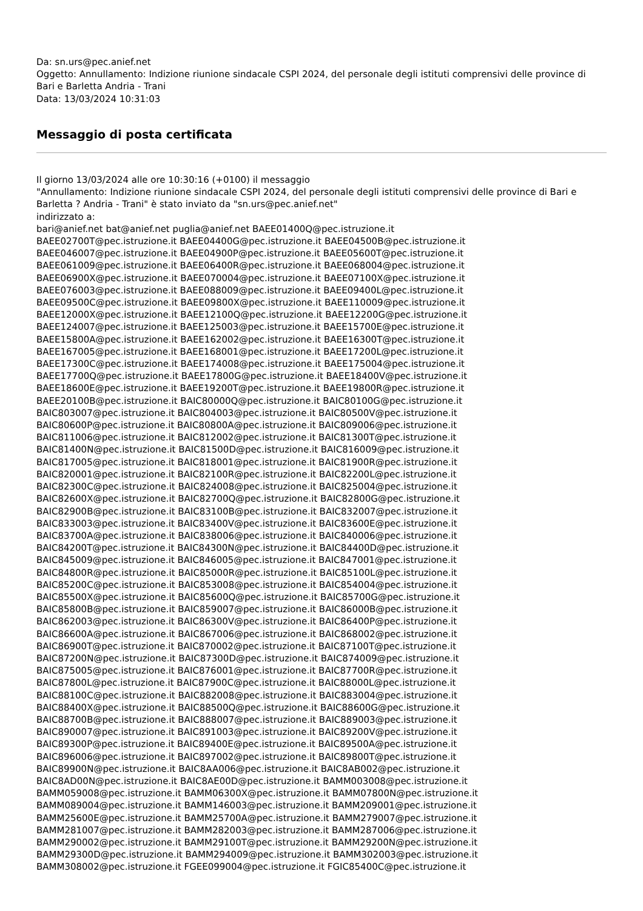Da: sn.urs@pec.anief.net
Oggetto: Annullamento: Indizione riunione sindacale CSPI 2024, del personale degli istituti comprensivi delle province di Bari e Barletta Andria - Trani
Data: 13/03/2024 10:31:03
Messaggio di posta certificata
Il giorno 13/03/2024 alle ore 10:30:16 (+0100) il messaggio
"Annullamento: Indizione riunione sindacale CSPI 2024, del personale degli istituti comprensivi delle province di Bari e Barletta ? Andria - Trani" è stato inviato da "sn.urs@pec.anief.net"
indirizzato a:
bari@anief.net bat@anief.net puglia@anief.net BAEE01400Q@pec.istruzione.it
BAEE02700T@pec.istruzione.it BAEE04400G@pec.istruzione.it BAEE04500B@pec.istruzione.it
BAEE046007@pec.istruzione.it BAEE04900P@pec.istruzione.it BAEE05600T@pec.istruzione.it
BAEE061009@pec.istruzione.it BAEE06400R@pec.istruzione.it BAEE068004@pec.istruzione.it
BAEE06900X@pec.istruzione.it BAEE070004@pec.istruzione.it BAEE07100X@pec.istruzione.it
BAEE076003@pec.istruzione.it BAEE088009@pec.istruzione.it BAEE09400L@pec.istruzione.it
BAEE09500C@pec.istruzione.it BAEE09800X@pec.istruzione.it BAEE110009@pec.istruzione.it
BAEE12000X@pec.istruzione.it BAEE12100Q@pec.istruzione.it BAEE12200G@pec.istruzione.it
BAEE124007@pec.istruzione.it BAEE125003@pec.istruzione.it BAEE15700E@pec.istruzione.it
BAEE15800A@pec.istruzione.it BAEE162002@pec.istruzione.it BAEE16300T@pec.istruzione.it
BAEE167005@pec.istruzione.it BAEE168001@pec.istruzione.it BAEE17200L@pec.istruzione.it
BAEE17300C@pec.istruzione.it BAEE174008@pec.istruzione.it BAEE175004@pec.istruzione.it
BAEE17700Q@pec.istruzione.it BAEE17800G@pec.istruzione.it BAEE18400V@pec.istruzione.it
BAEE18600E@pec.istruzione.it BAEE19200T@pec.istruzione.it BAEE19800R@pec.istruzione.it
BAEE20100B@pec.istruzione.it BAIC80000Q@pec.istruzione.it BAIC80100G@pec.istruzione.it
BAIC803007@pec.istruzione.it BAIC804003@pec.istruzione.it BAIC80500V@pec.istruzione.it
BAIC80600P@pec.istruzione.it BAIC80800A@pec.istruzione.it BAIC809006@pec.istruzione.it
BAIC811006@pec.istruzione.it BAIC812002@pec.istruzione.it BAIC81300T@pec.istruzione.it
BAIC81400N@pec.istruzione.it BAIC81500D@pec.istruzione.it BAIC816009@pec.istruzione.it
BAIC817005@pec.istruzione.it BAIC818001@pec.istruzione.it BAIC81900R@pec.istruzione.it
BAIC820001@pec.istruzione.it BAIC82100R@pec.istruzione.it BAIC82200L@pec.istruzione.it
BAIC82300C@pec.istruzione.it BAIC824008@pec.istruzione.it BAIC825004@pec.istruzione.it
BAIC82600X@pec.istruzione.it BAIC82700Q@pec.istruzione.it BAIC82800G@pec.istruzione.it
BAIC82900B@pec.istruzione.it BAIC83100B@pec.istruzione.it BAIC832007@pec.istruzione.it
BAIC833003@pec.istruzione.it BAIC83400V@pec.istruzione.it BAIC83600E@pec.istruzione.it
BAIC83700A@pec.istruzione.it BAIC838006@pec.istruzione.it BAIC840006@pec.istruzione.it
BAIC84200T@pec.istruzione.it BAIC84300N@pec.istruzione.it BAIC84400D@pec.istruzione.it
BAIC845009@pec.istruzione.it BAIC846005@pec.istruzione.it BAIC847001@pec.istruzione.it
BAIC84800R@pec.istruzione.it BAIC85000R@pec.istruzione.it BAIC85100L@pec.istruzione.it
BAIC85200C@pec.istruzione.it BAIC853008@pec.istruzione.it BAIC854004@pec.istruzione.it
BAIC85500X@pec.istruzione.it BAIC85600Q@pec.istruzione.it BAIC85700G@pec.istruzione.it
BAIC85800B@pec.istruzione.it BAIC859007@pec.istruzione.it BAIC86000B@pec.istruzione.it
BAIC862003@pec.istruzione.it BAIC86300V@pec.istruzione.it BAIC86400P@pec.istruzione.it
BAIC86600A@pec.istruzione.it BAIC867006@pec.istruzione.it BAIC868002@pec.istruzione.it
BAIC86900T@pec.istruzione.it BAIC870002@pec.istruzione.it BAIC87100T@pec.istruzione.it
BAIC87200N@pec.istruzione.it BAIC87300D@pec.istruzione.it BAIC874009@pec.istruzione.it
BAIC875005@pec.istruzione.it BAIC876001@pec.istruzione.it BAIC87700R@pec.istruzione.it
BAIC87800L@pec.istruzione.it BAIC87900C@pec.istruzione.it BAIC88000L@pec.istruzione.it
BAIC88100C@pec.istruzione.it BAIC882008@pec.istruzione.it BAIC883004@pec.istruzione.it
BAIC88400X@pec.istruzione.it BAIC88500Q@pec.istruzione.it BAIC88600G@pec.istruzione.it
BAIC88700B@pec.istruzione.it BAIC888007@pec.istruzione.it BAIC889003@pec.istruzione.it
BAIC890007@pec.istruzione.it BAIC891003@pec.istruzione.it BAIC89200V@pec.istruzione.it
BAIC89300P@pec.istruzione.it BAIC89400E@pec.istruzione.it BAIC89500A@pec.istruzione.it
BAIC896006@pec.istruzione.it BAIC897002@pec.istruzione.it BAIC89800T@pec.istruzione.it
BAIC89900N@pec.istruzione.it BAIC8AA006@pec.istruzione.it BAIC8AB002@pec.istruzione.it
BAIC8AD00N@pec.istruzione.it BAIC8AE00D@pec.istruzione.it BAMM003008@pec.istruzione.it
BAMM059008@pec.istruzione.it BAMM06300X@pec.istruzione.it BAMM07800N@pec.istruzione.it
BAMM089004@pec.istruzione.it BAMM146003@pec.istruzione.it BAMM209001@pec.istruzione.it
BAMM25600E@pec.istruzione.it BAMM25700A@pec.istruzione.it BAMM279007@pec.istruzione.it
BAMM281007@pec.istruzione.it BAMM282003@pec.istruzione.it BAMM287006@pec.istruzione.it
BAMM290002@pec.istruzione.it BAMM29100T@pec.istruzione.it BAMM29200N@pec.istruzione.it
BAMM29300D@pec.istruzione.it BAMM294009@pec.istruzione.it BAMM302003@pec.istruzione.it
BAMM308002@pec.istruzione.it FGEE099004@pec.istruzione.it FGIC85400C@pec.istruzione.it